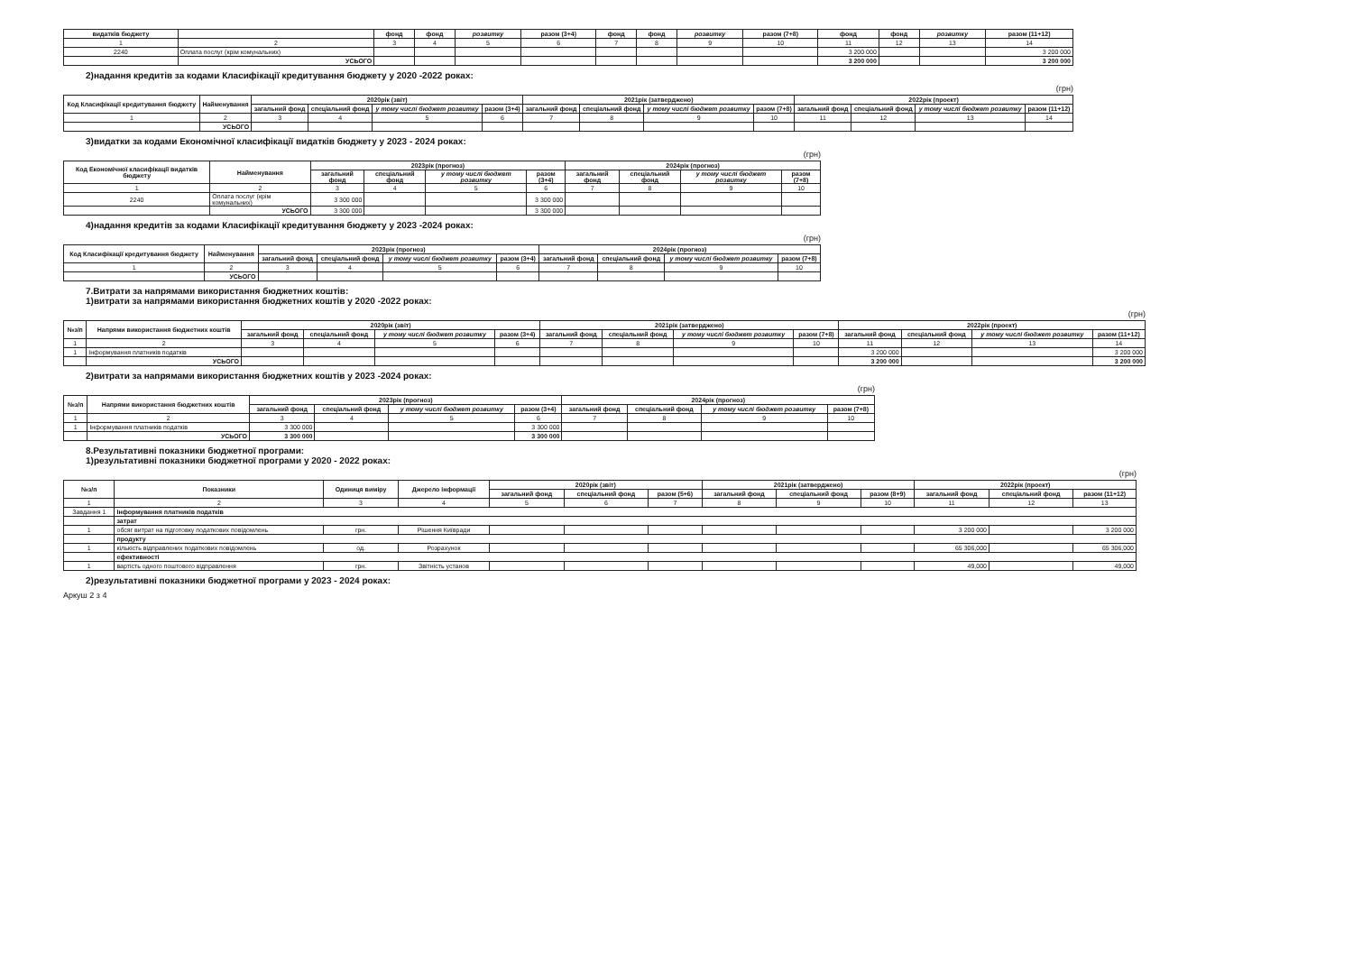| видатків бюджету | | фонд | фонд | розвитку | разом (3+4) | фонд | фонд | розвитку | разом (7+8) | фонд | фонд | розвитку | разом (11+12) |
| --- | --- | --- | --- | --- | --- | --- | --- | --- | --- | --- | --- | --- | --- |
| 1 | 2 | 3 | 4 | 5 | 6 | 7 | 8 | 9 | 10 | 11 | 12 | 13 | 14 |
| 2240 | Оплата послуг (крім комунальних) | | | | | | | | | 3 200 000 | | | 3 200 000 |
| | УСЬОГО | | | | | | | | | 3 200 000 | | | 3 200 000 |
2)надання кредитів за кодами Класифікації кредитування бюджету у 2020 -2022 роках:
(грн)
| Код Класифікації кредитування бюджету | Найменування | 2020рік (звіт) | | | | 2021рік (затверджено) | | | | 2022рік (проект) | | | |
| --- | --- | --- | --- | --- | --- | --- | --- | --- | --- | --- | --- | --- | --- |
| | | загальний фонд | спеціальний фонд | у тому числі бюджет розвитку | разом (3+4) | загальний фонд | спеціальний фонд | у тому числі бюджет розвитку | разом (7+8) | загальний фонд | спеціальний фонд | у тому числі бюджет розвитку | разом (11+12) |
| 1 | 2 | 3 | 4 | 5 | 6 | 7 | 8 | 9 | 10 | 11 | 12 | 13 | 14 |
| | УСЬОГО | | | | | | | | | | | | |
3)видатки за кодами Економічної класифікації видатків бюджету у 2023 - 2024 роках:
(грн)
| Код Економічної класифікації видатків бюджету | Найменування | 2023рік (прогноз) | | | | 2024рік (прогноз) | | | |
| --- | --- | --- | --- | --- | --- | --- | --- | --- | --- |
| | | загальний фонд | спеціальний фонд | у тому числі бюджет розвитку | разом (3+4) | загальний фонд | спеціальний фонд | у тому числі бюджет розвитку | разом (7+8) |
| 1 | 2 | 3 | 4 | 5 | 6 | 7 | 8 | 9 | 10 |
| 2240 | Оплата послуг (крім комунальних) | 3 300 000 | | | 3 300 000 | | | | |
| | УСЬОГО | 3 300 000 | | | 3 300 000 | | | | |
4)надання кредитів за кодами Класифікації кредитування бюджету у 2023 -2024 роках:
(грн)
| Код Класифікації кредитування бюджету | Найменування | 2023рік (прогноз) | | | | 2024рік (прогноз) | | | |
| --- | --- | --- | --- | --- | --- | --- | --- | --- | --- |
| | | загальний фонд | спеціальний фонд | у тому числі бюджет розвитку | разом (3+4) | загальний фонд | спеціальний фонд | у тому числі бюджет розвитку | разом (7+8) |
| 1 | 2 | 3 | 4 | 5 | 6 | 7 | 8 | 9 | 10 |
| | УСЬОГО | | | | | | | | |
7.Витрати за напрямами використання бюджетних коштів:
1)витрати за напрямами використання бюджетних коштів у 2020 -2022 роках:
(грн)
| №з/п | Напрями використання бюджетних коштів | 2020рік (звіт) | | | | 2021рік (затверджено) | | | | 2022рік (проект) | | | |
| --- | --- | --- | --- | --- | --- | --- | --- | --- | --- | --- | --- | --- | --- |
| | | загальний фонд | спеціальний фонд | у тому числі бюджет розвитку | разом (3+4) | загальний фонд | спеціальний фонд | у тому числі бюджет розвитку | разом (7+8) | загальний фонд | спеціальний фонд | у тому числі бюджет розвитку | разом (11+12) |
| 1 | 2 | 3 | 4 | 5 | 6 | 7 | 8 | 9 | 10 | 11 | 12 | 13 | 14 |
| 1 | Інформування платників податків | | | | | | | | | 3 200 000 | | | 3 200 000 |
| | УСЬОГО | | | | | | | | | 3 200 000 | | | 3 200 000 |
2)витрати за напрямами використання бюджетних коштів у 2023 -2024 роках:
(грн)
| №з/п | Напрями використання бюджетних коштів | 2023рік (прогноз) | | | | 2024рік (прогноз) | | | |
| --- | --- | --- | --- | --- | --- | --- | --- | --- | --- |
| | | загальний фонд | спеціальний фонд | у тому числі бюджет розвитку | разом (3+4) | загальний фонд | спеціальний фонд | у тому числі бюджет розвитку | разом (7+8) |
| 1 | 2 | 3 | 4 | 5 | 6 | 7 | 8 | 9 | 10 |
| 1 | Інформування платників податків | 3 300 000 | | | 3 300 000 | | | | |
| | УСЬОГО | 3 300 000 | | | 3 300 000 | | | | |
8.Результативні показники бюджетної програми:
1)результативні показники бюджетної програми у 2020 - 2022 роках:
(грн)
| №з/п | Показники | Одиниця виміру | Джерело інформації | 2020рік (звіт) | | | 2021рік (затверджено) | | | 2022рік (проект) | | |
| --- | --- | --- | --- | --- | --- | --- | --- | --- | --- | --- | --- | --- |
| | | | | загальний фонд | спеціальний фонд | разом (5+6) | загальний фонд | спеціальний фонд | разом (8+9) | загальний фонд | спеціальний фонд | разом (11+12) |
| 1 | 2 | 3 | 4 | 5 | 6 | 7 | 8 | 9 | 10 | 11 | 12 | 13 |
| Завдання 1 | Інформування платників податків | | | | | | | | | | | |
| | затрат | | | | | | | | | | | |
| 1 | обсяг витрат на підготовку податкових повідомлень | грн. | Рішення Київради | | | | | | | 3 200 000 | | 3 200 000 |
| | продукту | | | | | | | | | | | |
| 1 | кількість відправлених податкових повідомлень | од. | Розрахунок | | | | | | | 65 306,000 | | 65 306,000 |
| | ефективності | | | | | | | | | | | |
| 1 | вартість одного поштового відправлення | грн. | Звітність установ | | | | | | | 49,000 | | 49,000 |
2)результативні показники бюджетної програми у 2023 - 2024 роках:
Аркуш 2 з 4